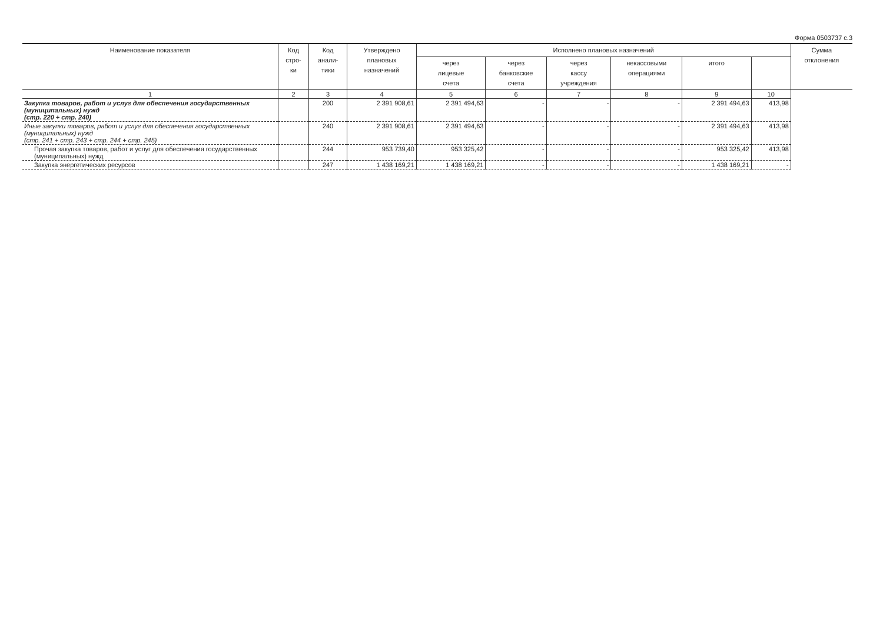Форма 0503737 с.3
| Наименование показателя | Код стро- ки | Код анали- тики | Утверждено плановых назначений | Исполнено плановых назначений | | | | | | Сумма отклонения |
| --- | --- | --- | --- | --- | --- | --- | --- | --- | --- | --- |
| | | | | через лицевые счета | через банковские счета | через кассу учреждения | некассовыми операциями | итого | | |
| 1 | 2 | 3 | 4 | 5 | 6 | 7 | 8 | 9 | 10 | |
| Закупка товаров, работ и услуг для обеспечения государственных (муниципальных) нужд (стр. 220 + стр. 240) | | 200 | 2 391 908,61 | 2 391 494,63 | - | - | - | 2 391 494,63 | 413,98 | |
| Иные закупки товаров, работ и услуг для обеспечения государственных (муниципальных) нужд (стр. 241 + стр. 243 + стр. 244 + стр. 245) | | 240 | 2 391 908,61 | 2 391 494,63 | - | - | - | 2 391 494,63 | 413,98 | |
| Прочая закупка товаров, работ и услуг для обеспечения государственных (муниципальных) нужд | | 244 | 953 739,40 | 953 325,42 | - | - | - | 953 325,42 | 413,98 | |
| Закупка энергетических ресурсов | | 247 | 1 438 169,21 | 1 438 169,21 | - | - | - | 1 438 169,21 | - | |